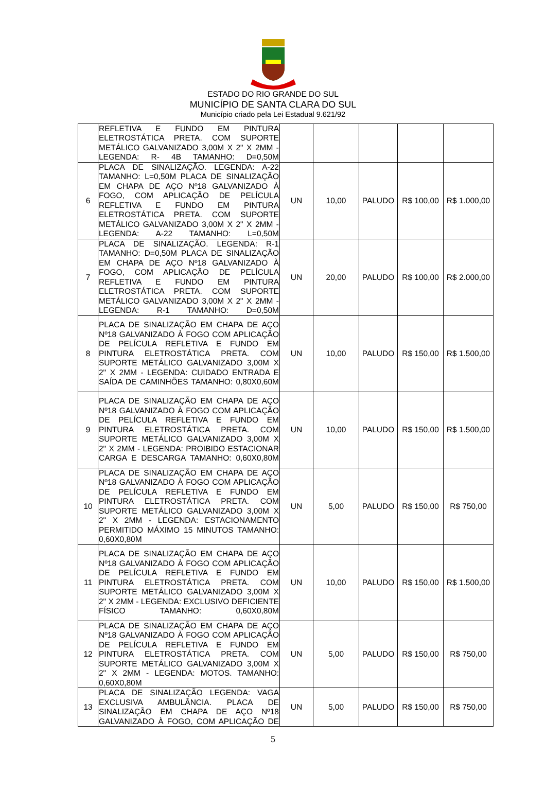ESTADO DO RIO GRANDE DO SUL
MUNICÍPIO DE SANTA CLARA DO SUL
Município criado pela Lei Estadual 9.621/92
| | REFLETIVA E FUNDO EM PINTURA ELETROSTÁTICA PRETA. COM SUPORTE METÁLICO GALVANIZADO 3,00M X 2" X 2MM - LEGENDA: R- 4B TAMANHO: D=0,50M | | | | | |
| 6 | PLACA DE SINALIZAÇÃO. LEGENDA: A-22 TAMANHO: L=0,50M PLACA DE SINALIZAÇÃO EM CHAPA DE AÇO Nº18 GALVANIZADO À FOGO, COM APLICAÇÃO DE PELÍCULA REFLETIVA E FUNDO EM PINTURA ELETROSTÁTICA PRETA. COM SUPORTE METÁLICO GALVANIZADO 3,00M X 2" X 2MM - LEGENDA: A-22 TAMANHO: L=0,50M | UN | 10,00 | PALUDO | R$ 100,00 | R$ 1.000,00 |
| 7 | PLACA DE SINALIZAÇÃO. LEGENDA: R-1 TAMANHO: D=0,50M PLACA DE SINALIZAÇÃO EM CHAPA DE AÇO Nº18 GALVANIZADO À FOGO, COM APLICAÇÃO DE PELÍCULA REFLETIVA E FUNDO EM PINTURA ELETROSTÁTICA PRETA. COM SUPORTE METÁLICO GALVANIZADO 3,00M X 2" X 2MM - LEGENDA: R-1 TAMANHO: D=0,50M | UN | 20,00 | PALUDO | R$ 100,00 | R$ 2.000,00 |
| 8 | PLACA DE SINALIZAÇÃO EM CHAPA DE AÇO Nº18 GALVANIZADO À FOGO COM APLICAÇÃO DE PELÍCULA REFLETIVA E FUNDO EM PINTURA ELETROSTÁTICA PRETA. COM SUPORTE METÁLICO GALVANIZADO 3,00M X 2" X 2MM - LEGENDA: CUIDADO ENTRADA E SAÍDA DE CAMINHÕES TAMANHO: 0,80X0,60M | UN | 10,00 | PALUDO | R$ 150,00 | R$ 1.500,00 |
| 9 | PLACA DE SINALIZAÇÃO EM CHAPA DE AÇO Nº18 GALVANIZADO À FOGO COM APLICAÇÃO DE PELÍCULA REFLETIVA E FUNDO EM PINTURA ELETROSTÁTICA PRETA. COM SUPORTE METÁLICO GALVANIZADO 3,00M X 2" X 2MM - LEGENDA: PROIBIDO ESTACIONAR CARGA E DESCARGA TAMANHO: 0,60X0,80M | UN | 10,00 | PALUDO | R$ 150,00 | R$ 1.500,00 |
| 10 | PLACA DE SINALIZAÇÃO EM CHAPA DE AÇO Nº18 GALVANIZADO À FOGO COM APLICAÇÃO DE PELÍCULA REFLETIVA E FUNDO EM PINTURA ELETROSTÁTICA PRETA. COM SUPORTE METÁLICO GALVANIZADO 3,00M X 2" X 2MM - LEGENDA: ESTACIONAMENTO PERMITIDO MÁXIMO 15 MINUTOS TAMANHO: 0,60X0,80M | UN | 5,00 | PALUDO | R$ 150,00 | R$ 750,00 |
| 11 | PLACA DE SINALIZAÇÃO EM CHAPA DE AÇO Nº18 GALVANIZADO À FOGO COM APLICAÇÃO DE PELÍCULA REFLETIVA E FUNDO EM PINTURA ELETROSTÁTICA PRETA. COM SUPORTE METÁLICO GALVANIZADO 3,00M X 2" X 2MM - LEGENDA: EXCLUSIVO DEFICIENTE FÍSICO TAMANHO: 0,60X0,80M | UN | 10,00 | PALUDO | R$ 150,00 | R$ 1.500,00 |
| 12 | PLACA DE SINALIZAÇÃO EM CHAPA DE AÇO Nº18 GALVANIZADO À FOGO COM APLICAÇÃO DE PELÍCULA REFLETIVA E FUNDO EM PINTURA ELETROSTÁTICA PRETA. COM SUPORTE METÁLICO GALVANIZADO 3,00M X 2" X 2MM - LEGENDA: MOTOS. TAMANHO: 0,60X0,80M | UN | 5,00 | PALUDO | R$ 150,00 | R$ 750,00 |
| 13 | PLACA DE SINALIZAÇÃO LEGENDA: VAGA EXCLUSIVA AMBULÂNCIA. PLACA DE SINALIZAÇÃO EM CHAPA DE AÇO Nº18 GALVANIZADO À FOGO, COM APLICAÇÃO DE | UN | 5,00 | PALUDO | R$ 150,00 | R$ 750,00 |
5